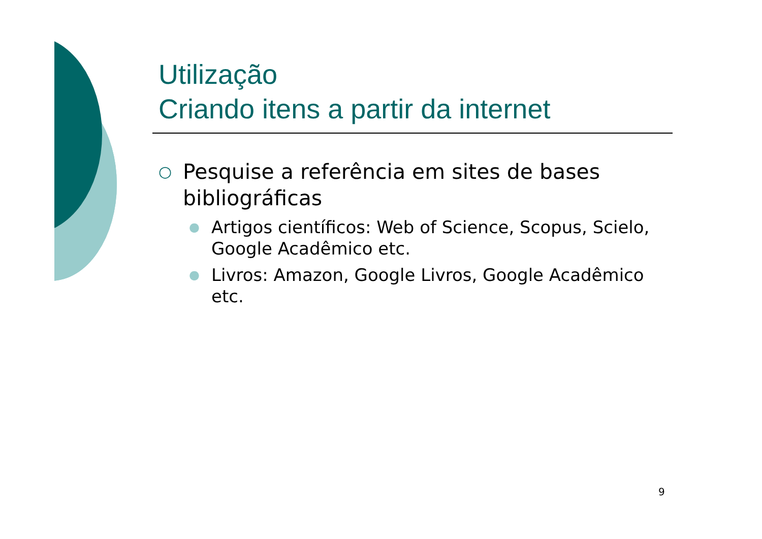Utilização
Criando itens a partir da internet
○ Pesquise a referência em sites de bases bibliográficas
● Artigos científicos: Web of Science, Scopus, Scielo, Google Acadêmico etc.
● Livros: Amazon, Google Livros, Google Acadêmico etc.
9